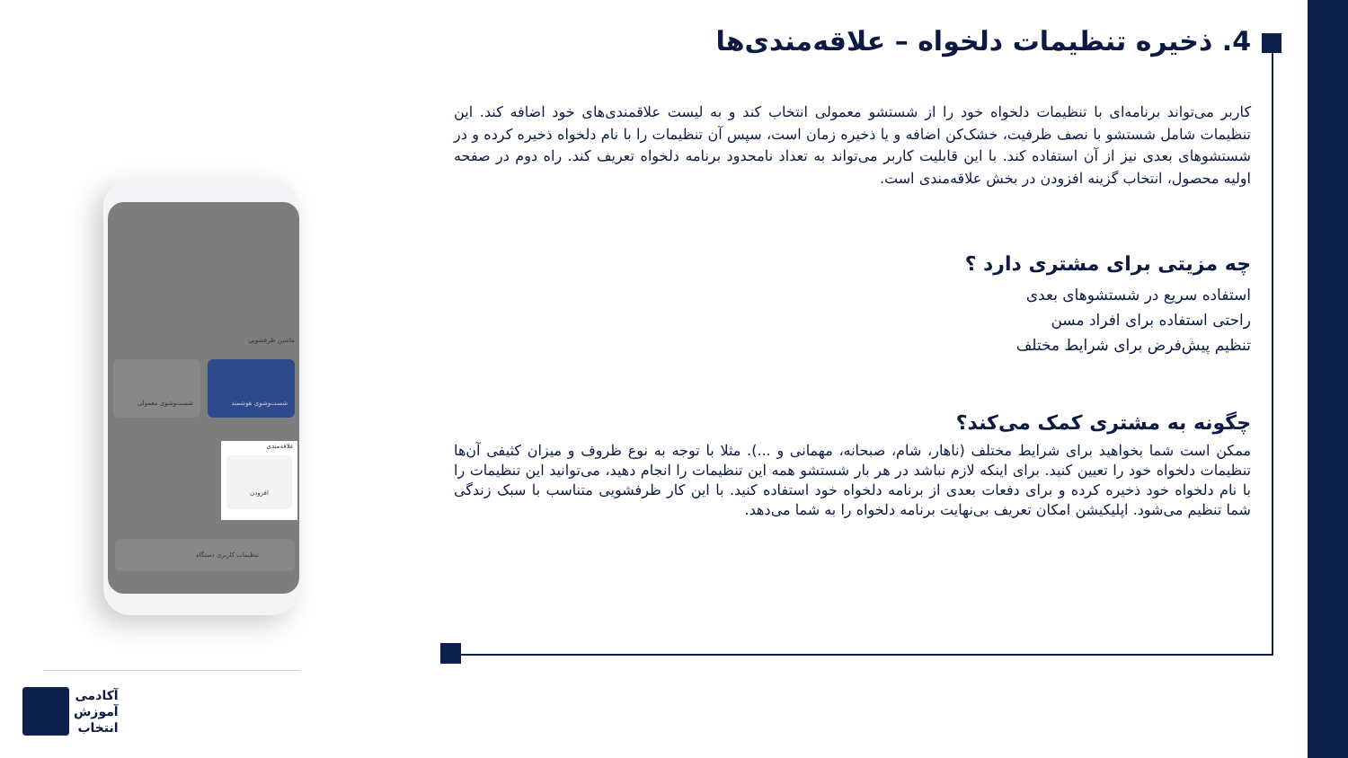4. ذخیره تنظیمات دلخواه – علاقه‌مندی‌ها
کاربر می‌تواند برنامه‌ای با تنظیمات دلخواه خود را از شستشو معمولی انتخاب کند و به لیست علاقمندی‌های خود اضافه کند. این تنظیمات شامل شستشو با نصف ظرفیت، خشک‌کن اضافه و یا ذخیره زمان است، سپس آن تنظیمات را با نام دلخواه ذخیره کرده و در شستشوهای بعدی نیز از آن استفاده کند. با این قابلیت کاربر می‌تواند به تعداد نامحدود برنامه دلخواه تعریف کند. راه دوم در صفحه اولیه محصول، انتخاب گزینه افزودن در بخش علاقه‌مندی است.
چه مزیتی برای مشتری دارد ؟
استفاده سریع در شستشوهای بعدی
راحتی استفاده برای افراد مسن
تنظیم پیش‌فرض برای شرایط مختلف
چگونه به مشتری کمک می‌کند؟
ممکن است شما بخواهید برای شرایط مختلف (ناهار، شام، صبحانه، مهمانی و ...). مثلا با توجه به نوع ظروف و میزان کثیفی آن‌ها تنظیمات دلخواه خود را تعیین کنید. برای اینکه لازم نباشد در هر بار شستشو همه این تنظیمات را انجام دهید، می‌توانید این تنظیمات را با نام دلخواه خود ذخیره کرده و برای دفعات بعدی از برنامه دلخواه خود استفاده کنید. با این کار ظرفشویی متناسب با سبک زندگی شما تنظیم می‌شود. اپلیکیشن امکان تعریف بی‌نهایت برنامه دلخواه را به شما می‌دهد.
ماشین ظرفشویی
شست‌وشوی هوشمند شست‌وشوی معمولی
علاقه‌مندی
افزودن
تنظیمات کاربری دستگاه
آکادمی
آموزش
انتخاب